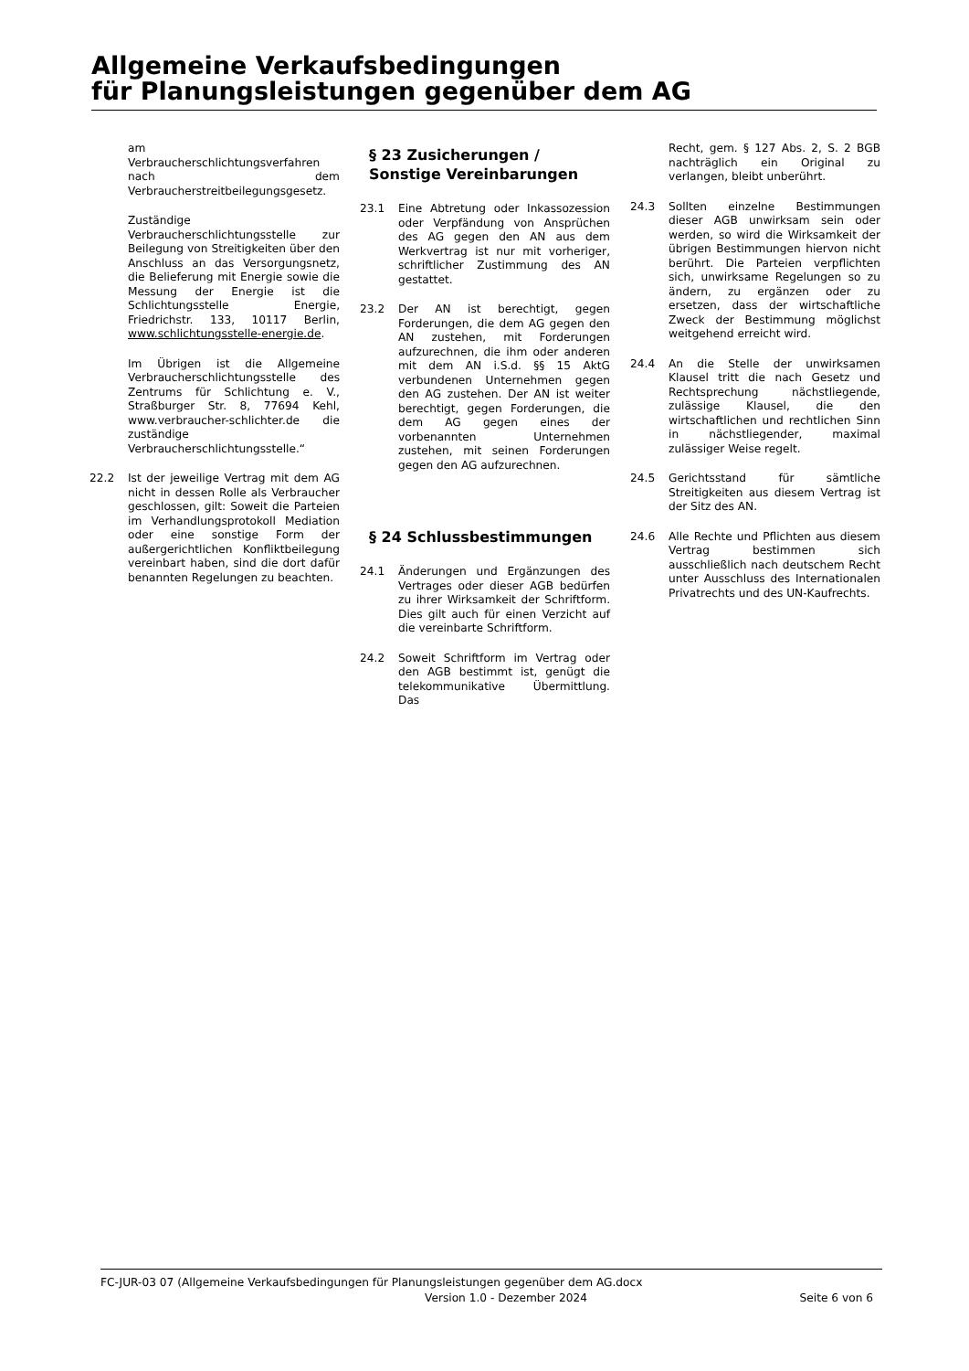Allgemeine Verkaufsbedingungen
für Planungsleistungen gegenüber dem AG
am Verbraucherschlichtungsverfahren nach dem Verbraucherstreitbeilegungsgesetz.
Zuständige Verbraucherschlichtungsstelle zur Beilegung von Streitigkeiten über den Anschluss an das Versorgungsnetz, die Belieferung mit Energie sowie die Messung der Energie ist die Schlichtungsstelle Energie, Friedrichstr. 133, 10117 Berlin, www.schlichtungsstelle-energie.de.
Im Übrigen ist die Allgemeine Verbraucherschlichtungsstelle des Zentrums für Schlichtung e. V., Straßburger Str. 8, 77694 Kehl, www.verbraucher-schlichter.de die zuständige Verbraucherschlichtungsstelle.“
22.2 Ist der jeweilige Vertrag mit dem AG nicht in dessen Rolle als Verbraucher geschlossen, gilt: Soweit die Parteien im Verhandlungsprotokoll Mediation oder eine sonstige Form der außergerichtlichen Konfliktbeilegung vereinbart haben, sind die dort dafür benannten Regelungen zu beachten.
§ 23 Zusicherungen / Sonstige Vereinbarungen
23.1 Eine Abtretung oder Inkassozession oder Verpfändung von Ansprüchen des AG gegen den AN aus dem Werkvertrag ist nur mit vorheriger, schriftlicher Zustimmung des AN gestattet.
23.2 Der AN ist berechtigt, gegen Forderungen, die dem AG gegen den AN zustehen, mit Forderungen aufzurechnen, die ihm oder anderen mit dem AN i.S.d. §§ 15 AktG verbundenen Unternehmen gegen den AG zustehen. Der AN ist weiter berechtigt, gegen Forderungen, die dem AG gegen eines der vorbenannten Unternehmen zustehen, mit seinen Forderungen gegen den AG aufzurechnen.
§ 24 Schlussbestimmungen
24.1 Änderungen und Ergänzungen des Vertrages oder dieser AGB bedürfen zu ihrer Wirksamkeit der Schriftform. Dies gilt auch für einen Verzicht auf die vereinbarte Schriftform.
24.2 Soweit Schriftform im Vertrag oder den AGB bestimmt ist, genügt die telekommunikative Übermittlung. Das
Recht, gem. § 127 Abs. 2, S. 2 BGB nachträglich ein Original zu verlangen, bleibt unberührt.
24.3 Sollten einzelne Bestimmungen dieser AGB unwirksam sein oder werden, so wird die Wirksamkeit der übrigen Bestimmungen hiervon nicht berührt. Die Parteien verpflichten sich, unwirksame Regelungen so zu ändern, zu ergänzen oder zu ersetzen, dass der wirtschaftliche Zweck der Bestimmung möglichst weitgehend erreicht wird.
24.4 An die Stelle der unwirksamen Klausel tritt die nach Gesetz und Rechtsprechung nächstliegende, zulässige Klausel, die den wirtschaftlichen und rechtlichen Sinn in nächstliegender, maximal zulässiger Weise regelt.
24.5 Gerichtsstand für sämtliche Streitigkeiten aus diesem Vertrag ist der Sitz des AN.
24.6 Alle Rechte und Pflichten aus diesem Vertrag bestimmen sich ausschließlich nach deutschem Recht unter Ausschluss des Internationalen Privatrechts und des UN-Kaufrechts.
FC-JUR-03 07 (Allgemeine Verkaufsbedingungen für Planungsleistungen gegenüber dem AG.docx
Version 1.0 - Dezember 2024 Seite 6 von 6